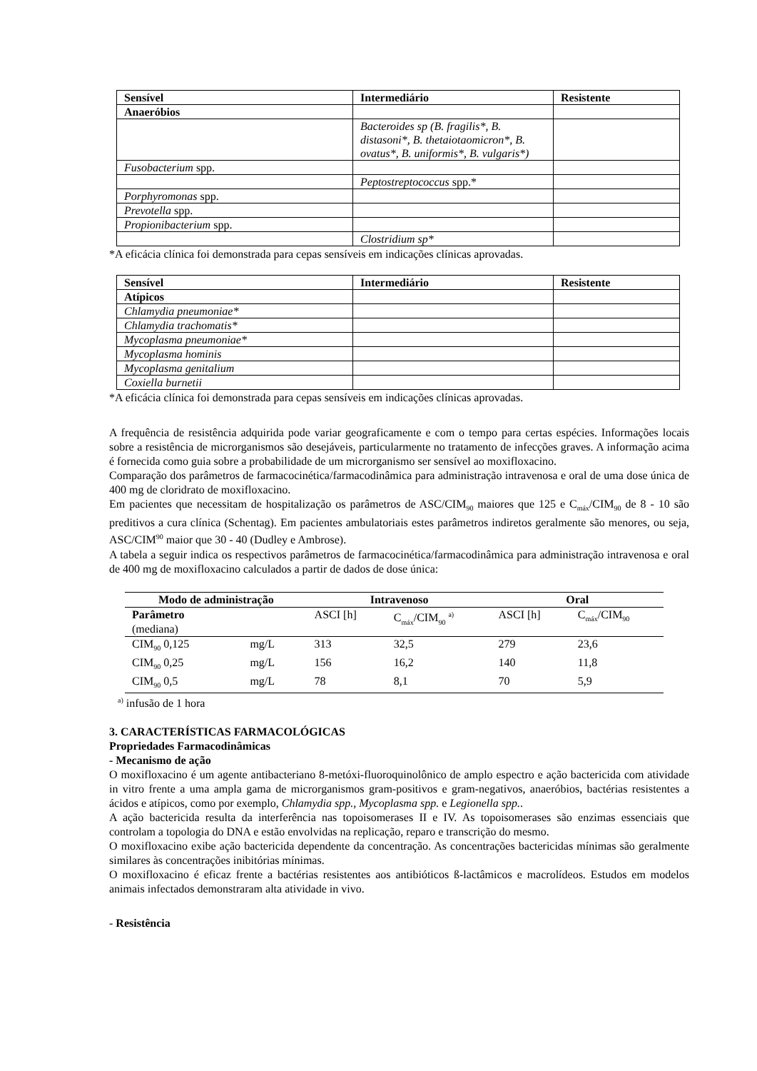| Sensível | Intermediário | Resistente |
| --- | --- | --- |
| Anaeróbios | | |
| | Bacteroides sp (B. fragilis*, B. distasoni*, B. thetaiotaomicron*, B. ovatus*, B. uniformis*, B. vulgaris*) | |
| Fusobacterium spp. | | |
| | Peptostreptococcus spp.* | |
| Porphyromonas spp. | | |
| Prevotella spp. | | |
| Propionibacterium spp. | | |
| | Clostridium sp* | |
*A eficácia clínica foi demonstrada para cepas sensíveis em indicações clínicas aprovadas.
| Sensível | Intermediário | Resistente |
| --- | --- | --- |
| Atípicos | | |
| Chlamydia pneumoniae* | | |
| Chlamydia trachomatis* | | |
| Mycoplasma pneumoniae* | | |
| Mycoplasma hominis | | |
| Mycoplasma genitalium | | |
| Coxiella burnetii | | |
*A eficácia clínica foi demonstrada para cepas sensíveis em indicações clínicas aprovadas.
A frequência de resistência adquirida pode variar geograficamente e com o tempo para certas espécies. Informações locais sobre a resistência de microrganismos são desejáveis, particularmente no tratamento de infecções graves. A informação acima é fornecida como guia sobre a probabilidade de um microrganismo ser sensível ao moxifloxacino.
Comparação dos parâmetros de farmacocinética/farmacodinâmica para administração intravenosa e oral de uma dose única de 400 mg de cloridrato de moxifloxacino.
Em pacientes que necessitam de hospitalização os parâmetros de ASC/CIM<sub>90</sub> maiores que 125 e C<sub>máx</sub>/CIM<sub>90</sub> de 8 - 10 são preditivos a cura clínica (Schentag). Em pacientes ambulatoriais estes parâmetros indiretos geralmente são menores, ou seja, ASC/CIM<sup>90</sup> maior que 30 - 40 (Dudley e Ambrose).
A tabela a seguir indica os respectivos parâmetros de farmacocinética/farmacodinâmica para administração intravenosa e oral de 400 mg de moxifloxacino calculados a partir de dados de dose única:
| Modo de administração | | Intravenoso | | Oral | |
| --- | --- | --- | --- | --- | --- |
| Parâmetro (mediana) | | ASCI [h] | C<sub>máx</sub>/CIM<sub>90</sub> <sup>a)</sup> | ASCI [h] | C<sub>máx</sub>/CIM<sub>90</sub> |
| CIM<sub>90</sub> 0,125 | mg/L | 313 | 32,5 | 279 | 23,6 |
| CIM<sub>90</sub> 0,25 | mg/L | 156 | 16,2 | 140 | 11,8 |
| CIM<sub>90</sub> 0,5 | mg/L | 78 | 8,1 | 70 | 5,9 |
<sup>a)</sup> infusão de 1 hora
3. CARACTERÍSTICAS FARMACOLÓGICAS
Propriedades Farmacodinâmicas
- Mecanismo de ação
O moxifloxacino é um agente antibacteriano 8-metóxi-fluoroquinolônico de amplo espectro e ação bactericida com atividade in vitro frente a uma ampla gama de microrganismos gram-positivos e gram-negativos, anaeróbios, bactérias resistentes a ácidos e atípicos, como por exemplo, Chlamydia spp., Mycoplasma spp. e Legionella spp..
A ação bactericida resulta da interferência nas topoisomerases II e IV. As topoisomerases são enzimas essenciais que controlam a topologia do DNA e estão envolvidas na replicação, reparo e transcrição do mesmo.
O moxifloxacino exibe ação bactericida dependente da concentração. As concentrações bactericidas mínimas são geralmente similares às concentrações inibitórias mínimas.
O moxifloxacino é eficaz frente a bactérias resistentes aos antibióticos ß-lactâmicos e macrolídeos. Estudos em modelos animais infectados demonstraram alta atividade in vivo.
- Resistência